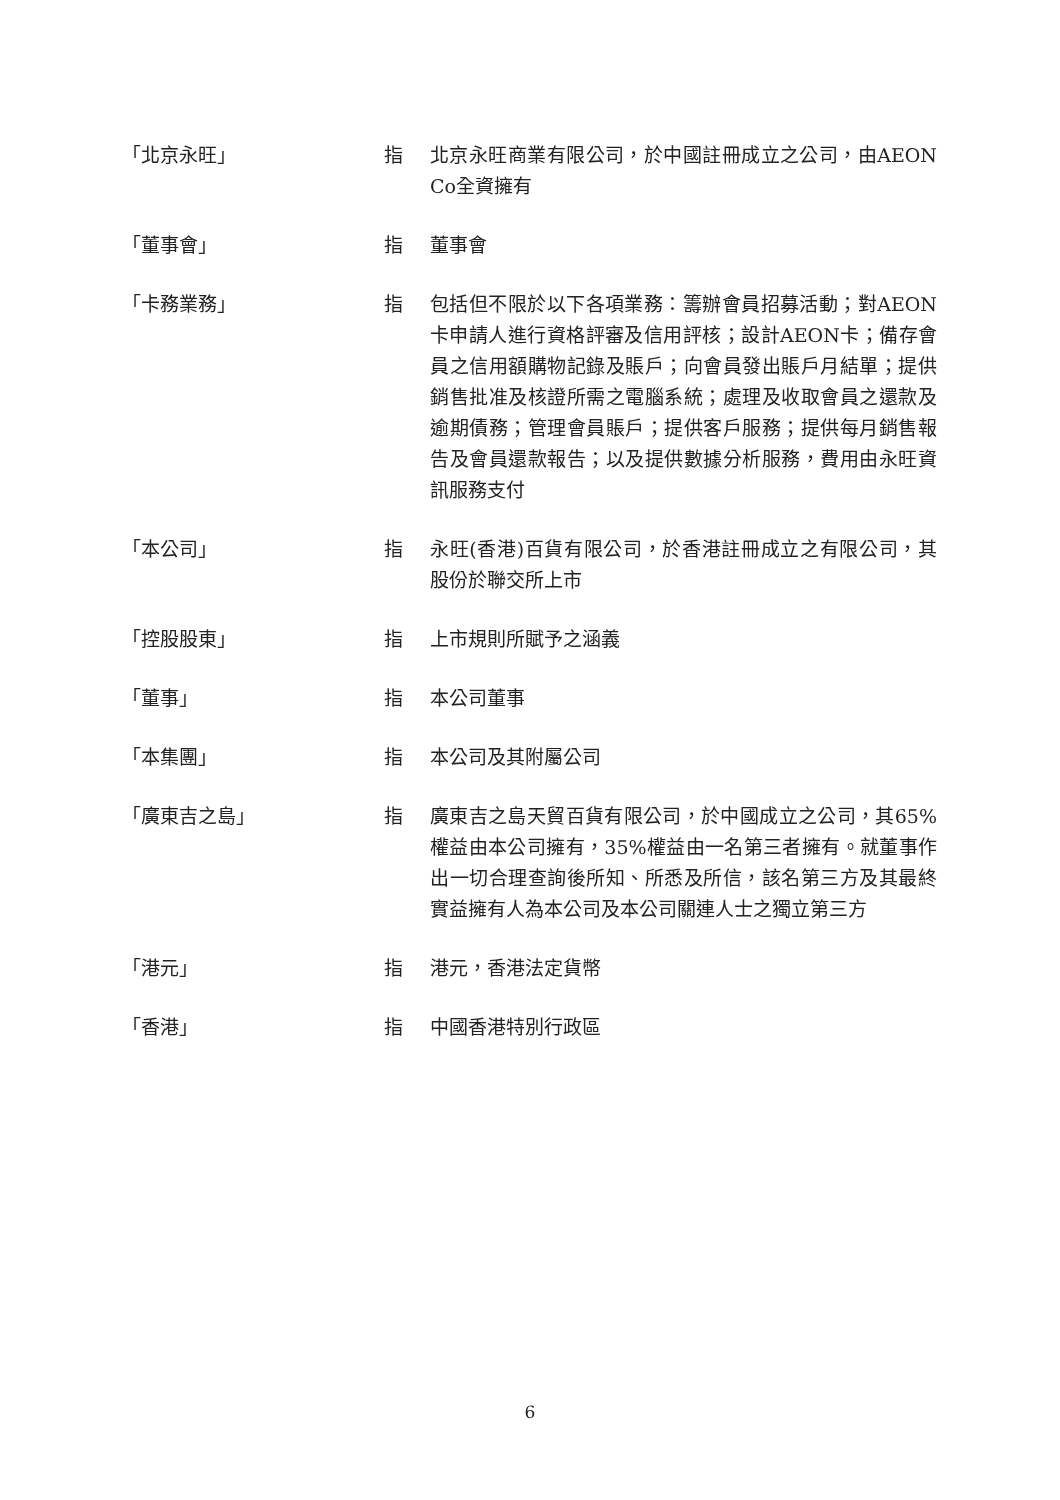「北京永旺」 指 北京永旺商業有限公司，於中國註冊成立之公司，由AEON Co全資擁有
「董事會」 指 董事會
「卡務業務」 指 包括但不限於以下各項業務：籌辦會員招募活動；對AEON卡申請人進行資格評審及信用評核；設計AEON卡；備存會員之信用額購物記錄及賬戶；向會員發出賬戶月結單；提供銷售批准及核證所需之電腦系統；處理及收取會員之還款及逾期債務；管理會員賬戶；提供客戶服務；提供每月銷售報告及會員還款報告；以及提供數據分析服務，費用由永旺資訊服務支付
「本公司」 指 永旺(香港)百貨有限公司，於香港註冊成立之有限公司，其股份於聯交所上市
「控股股東」 指 上市規則所賦予之涵義
「董事」 指 本公司董事
「本集團」 指 本公司及其附屬公司
「廣東吉之島」 指 廣東吉之島天貿百貨有限公司，於中國成立之公司，其65%權益由本公司擁有，35%權益由一名第三者擁有。就董事作出一切合理查詢後所知、所悉及所信，該名第三方及其最終實益擁有人為本公司及本公司關連人士之獨立第三方
「港元」 指 港元，香港法定貨幣
「香港」 指 中國香港特別行政區
6